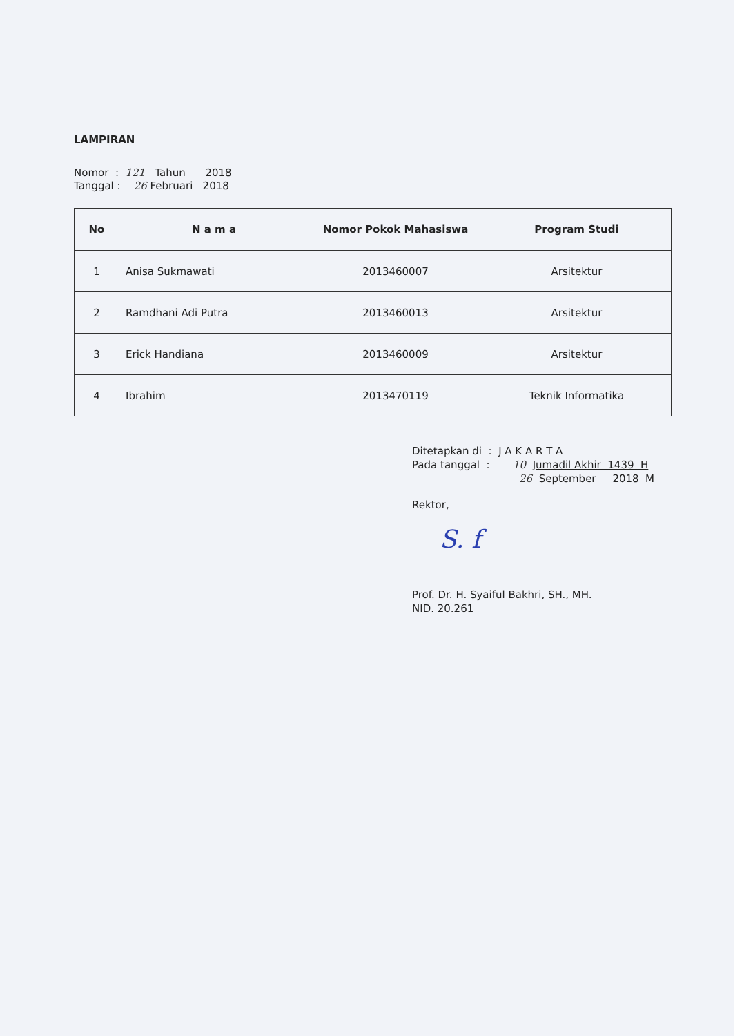LAMPIRAN
Nomor : 121 Tahun 2018
Tanggal : 26 Februari 2018
| No | N a m a | Nomor Pokok Mahasiswa | Program Studi |
| --- | --- | --- | --- |
| 1 | Anisa Sukmawati | 2013460007 | Arsitektur |
| 2 | Ramdhani Adi Putra | 2013460013 | Arsitektur |
| 3 | Erick Handiana | 2013460009 | Arsitektur |
| 4 | Ibrahim | 2013470119 | Teknik Informatika |
Ditetapkan di : J A K A R T A
Pada tanggal : 10 Jumadil Akhir 1439 H
26 September 2018 M
Rektor,
S. f
Prof. Dr. H. Syaiful Bakhri, SH., MH.
NID. 20.261